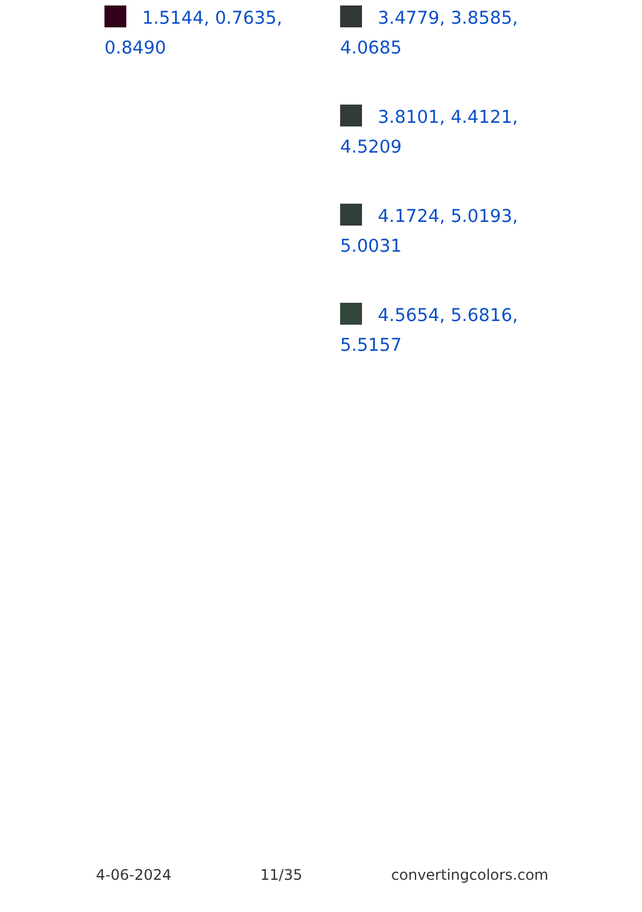1.5144, 0.7635, 0.8490 3.4779, 3.8585, 4.0685
3.8101, 4.4121, 4.5209
4.1724, 5.0193, 5.0031
4.5654, 5.6816, 5.5157
4-06-2024 11/35 convertingcolors.com